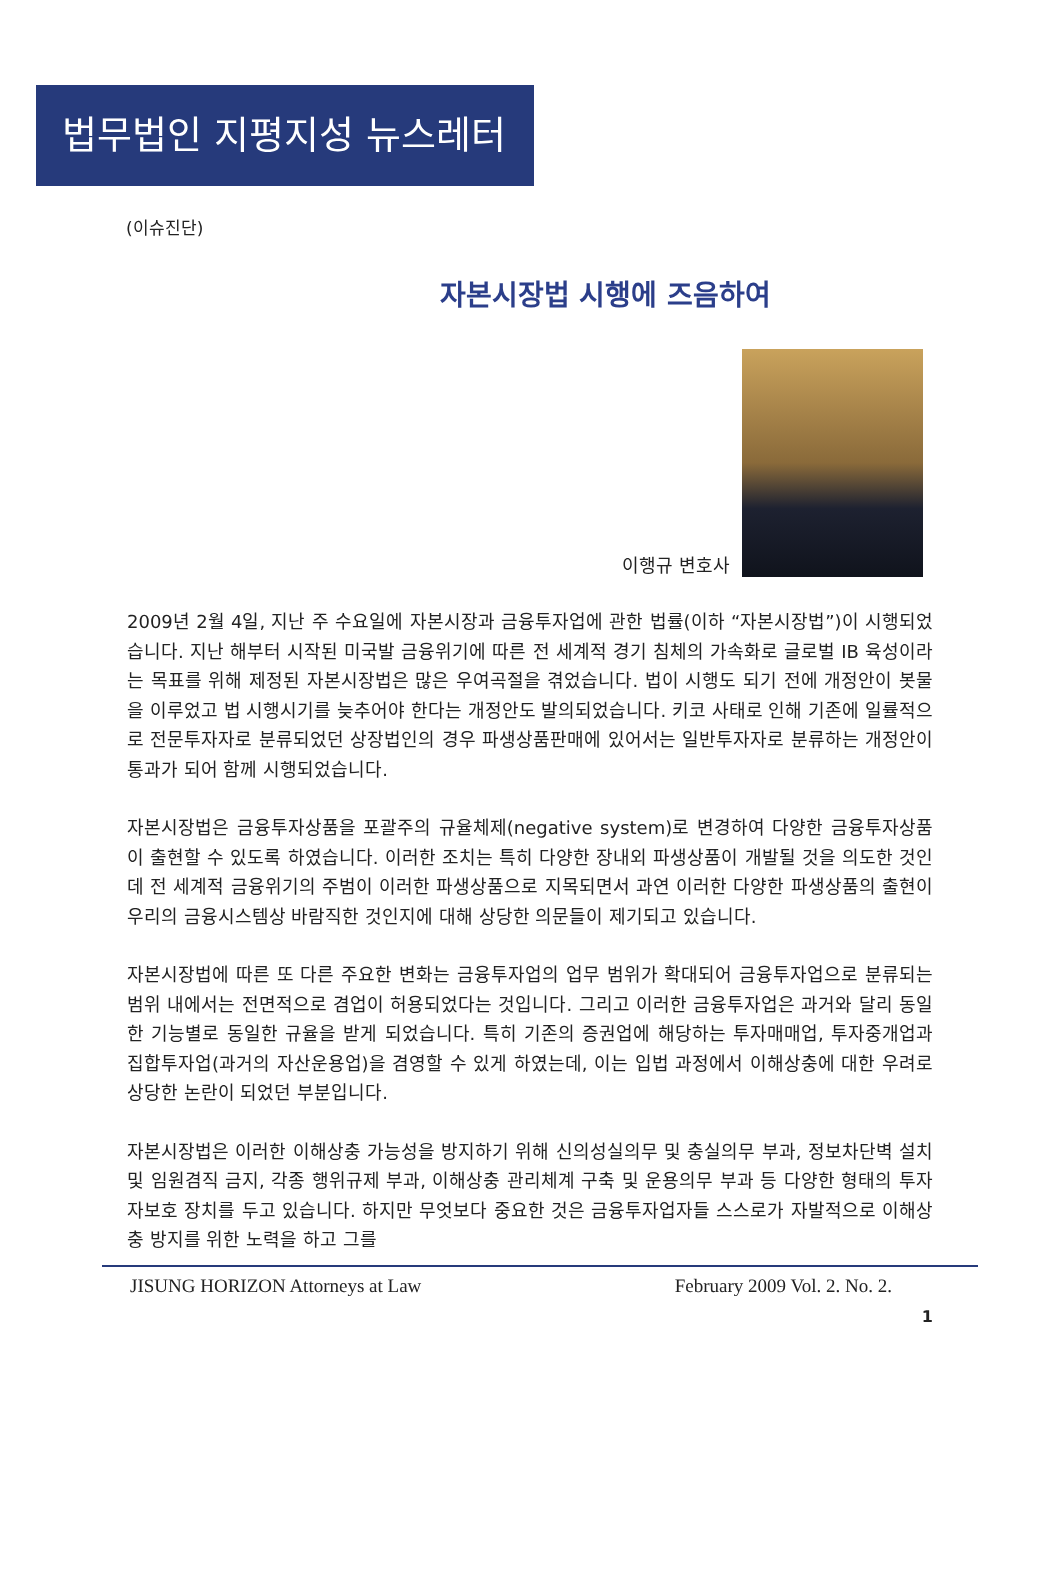법무법인 지평지성 뉴스레터
(이슈진단)
자본시장법 시행에 즈음하여
이행규 변호사
2009년 2월 4일, 지난 주 수요일에 자본시장과 금융투자업에 관한 법률(이하 “자본시장법”)이 시행되었습니다. 지난 해부터 시작된 미국발 금융위기에 따른 전 세계적 경기 침체의 가속화로 글로벌 IB 육성이라는 목표를 위해 제정된 자본시장법은 많은 우여곡절을 겪었습니다. 법이 시행도 되기 전에 개정안이 봇물을 이루었고 법 시행시기를 늦추어야 한다는 개정안도 발의되었습니다. 키코 사태로 인해 기존에 일률적으로 전문투자자로 분류되었던 상장법인의 경우 파생상품판매에 있어서는 일반투자자로 분류하는 개정안이 통과가 되어 함께 시행되었습니다.
자본시장법은 금융투자상품을 포괄주의 규율체제(negative system)로 변경하여 다양한 금융투자상품이 출현할 수 있도록 하였습니다. 이러한 조치는 특히 다양한 장내외 파생상품이 개발될 것을 의도한 것인데 전 세계적 금융위기의 주범이 이러한 파생상품으로 지목되면서 과연 이러한 다양한 파생상품의 출현이 우리의 금융시스템상 바람직한 것인지에 대해 상당한 의문들이 제기되고 있습니다.
자본시장법에 따른 또 다른 주요한 변화는 금융투자업의 업무 범위가 확대되어 금융투자업으로 분류되는 범위 내에서는 전면적으로 겸업이 허용되었다는 것입니다. 그리고 이러한 금융투자업은 과거와 달리 동일한 기능별로 동일한 규율을 받게 되었습니다. 특히 기존의 증권업에 해당하는 투자매매업, 투자중개업과 집합투자업(과거의 자산운용업)을 겸영할 수 있게 하였는데, 이는 입법 과정에서 이해상충에 대한 우려로 상당한 논란이 되었던 부분입니다.
자본시장법은 이러한 이해상충 가능성을 방지하기 위해 신의성실의무 및 충실의무 부과, 정보차단벽 설치 및 임원겸직 금지, 각종 행위규제 부과, 이해상충 관리체계 구축 및 운용의무 부과 등 다양한 형태의 투자자보호 장치를 두고 있습니다. 하지만 무엇보다 중요한 것은 금융투자업자들 스스로가 자발적으로 이해상충 방지를 위한 노력을 하고 그를
JISUNG HORIZON Attorneys at Law February 2009 Vol. 2. No. 2.
1